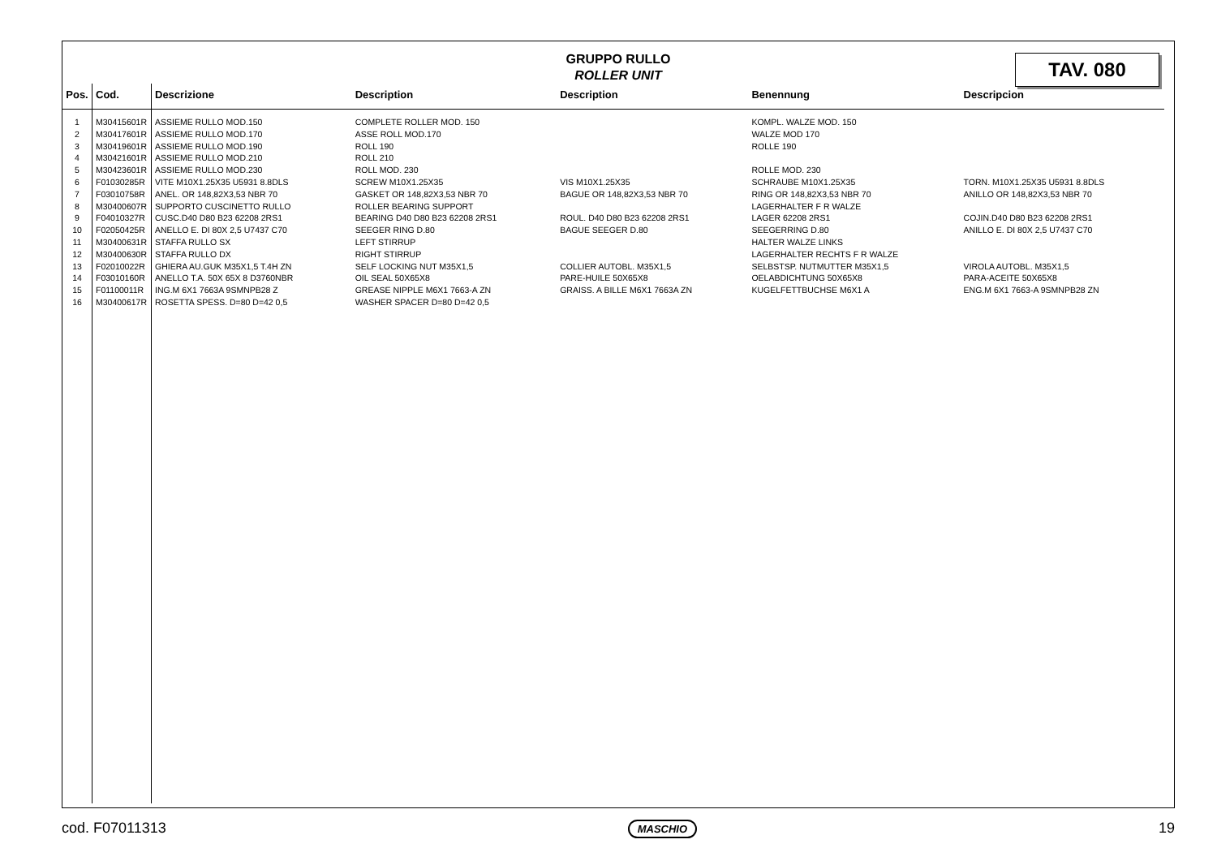GRUPPO RULLO
ROLLER UNIT
TAV. 080
| Pos. | Cod. | Descrizione | Description | Description | Benennung | Descripcion |
| --- | --- | --- | --- | --- | --- | --- |
| 1 | M30415601R | ASSIEME RULLO MOD.150 | COMPLETE ROLLER MOD. 150 | | KOMPL. WALZE MOD. 150 | |
| 2 | M30417601R | ASSIEME RULLO MOD.170 | ASSE ROLL MOD.170 | | WALZE MOD 170 | |
| 3 | M30419601R | ASSIEME RULLO MOD.190 | ROLL 190 | | ROLLE 190 | |
| 4 | M30421601R | ASSIEME RULLO MOD.210 | ROLL 210 | | | |
| 5 | M30423601R | ASSIEME RULLO MOD.230 | ROLL MOD. 230 | | ROLLE MOD. 230 | |
| 6 | F01030285R | VITE M10X1.25X35 U5931 8.8DLS | SCREW M10X1.25X35 | VIS M10X1.25X35 | SCHRAUBE M10X1.25X35 | TORN. M10X1.25X35 U5931 8.8DLS |
| 7 | F03010758R | ANEL. OR 148,82X3,53 NBR 70 | GASKET OR 148,82X3,53 NBR 70 | BAGUE OR 148,82X3,53 NBR 70 | RING OR 148,82X3,53 NBR 70 | ANILLO OR 148,82X3,53 NBR 70 |
| 8 | M30400607R | SUPPORTO CUSCINETTO RULLO | ROLLER BEARING SUPPORT | | LAGERHALTER F R WALZE | |
| 9 | F04010327R | CUSC.D40 D80 B23 62208 2RS1 | BEARING D40 D80 B23 62208 2RS1 | ROUL. D40 D80 B23 62208 2RS1 | LAGER 62208 2RS1 | COJIN.D40 D80 B23 62208 2RS1 |
| 10 | F02050425R | ANELLO E. DI 80X 2,5 U7437 C70 | SEEGER RING D.80 | BAGUE SEEGER D.80 | SEEGERRING D.80 | ANILLO E. DI 80X 2,5 U7437 C70 |
| 11 | M30400631R | STAFFA RULLO SX | LEFT STIRRUP | | HALTER WALZE LINKS | |
| 12 | M30400630R | STAFFA RULLO DX | RIGHT STIRRUP | | LAGERHALTER RECHTS F R WALZE | |
| 13 | F02010022R | GHIERA AU.GUK M35X1,5 T.4H ZN | SELF LOCKING NUT M35X1,5 | COLLIER AUTOBL. M35X1,5 | SELBSTSP. NUTMUTTER M35X1,5 | VIROLA AUTOBL. M35X1,5 |
| 14 | F03010160R | ANELLO T.A. 50X 65X 8 D3760NBR | OIL SEAL 50X65X8 | PARE-HUILE 50X65X8 | OELABDICHTUNG 50X65X8 | PARA-ACEITE 50X65X8 |
| 15 | F01100011R | ING.M 6X1 7663A 9SMNPB28 Z | GREASE NIPPLE M6X1 7663-A ZN | GRAISS. A BILLE M6X1 7663A ZN | KUGELFETTBUCHSE M6X1 A | ENG.M 6X1 7663-A 9SMNPB28 ZN |
| 16 | M30400617R | ROSETTA SPESS. D=80 D=42 0,5 | WASHER SPACER D=80 D=42 0,5 | | | |
cod. F07011313 MASCHIO 19